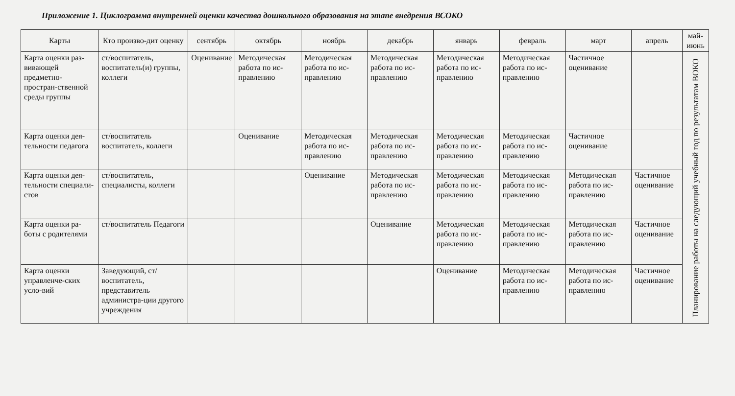Приложение 1. Циклограмма внутренней оценки качества дошкольного образования на этапе внедрения ВСОКО
| Карты | Кто произво-дит оценку | сентябрь | октябрь | ноябрь | декабрь | январь | февраль | март | апрель | май-июнь |
| --- | --- | --- | --- | --- | --- | --- | --- | --- | --- | --- |
| Карта оценки раз-вивающей предметно-простран-ственной среды группы | ст/воспитатель, воспитатель(и) группы, коллеги | Оценивание | Методическая работа по ис-правлению | Методическая работа по ис-правлению | Методическая работа по ис-правлению | Методическая работа по ис-правлению | Методическая работа по ис-правлению | Частичное оценивание | | Планирование работы на следующий учебный год по результатам ВОКО |
| Карта оценки дея-тельности педагога | ст/воспитатель воспитатель, коллеги | | Оценивание | Методическая работа по ис-правлению | Методическая работа по ис-правлению | Методическая работа по ис-правлению | Методическая работа по ис-правлению | Частичное оценивание | | |
| Карта оценки дея-тельности специали-стов | ст/воспитатель, специалисты, коллеги | | | Оценивание | Методическая работа по ис-правлению | Методическая работа по ис-правлению | Методическая работа по ис-правлению | Методическая работа по ис-правлению | Частичное оценивание | |
| Карта оценки ра-боты с родителями | ст/воспитатель Педагоги | | | | Оценивание | Методическая работа по ис-правлению | Методическая работа по ис-правлению | Методическая работа по ис-правлению | Частичное оценивание | |
| Карта оценки управленче-ских усло-вий | Заведующий, ст/воспитатель, представитель администра-ции другого учреждения | | | | | Оценивание | Методическая работа по ис-правлению | Методическая работа по ис-правлению | Частичное оценивание | |